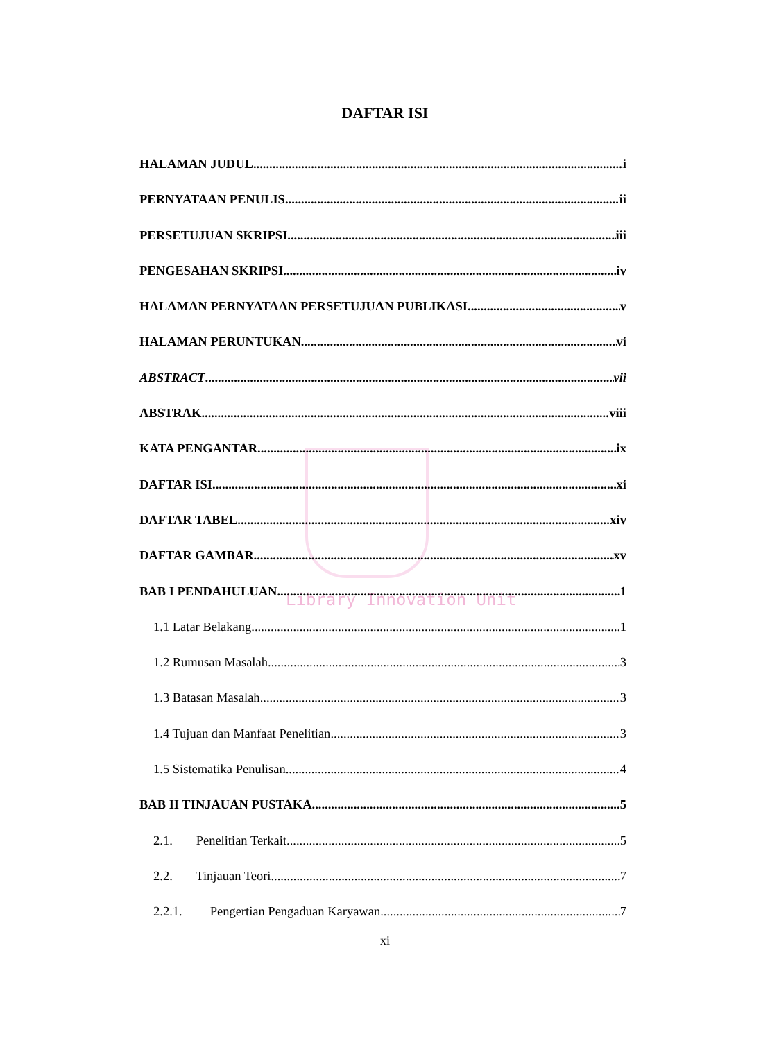Library Innovation Unit
DAFTAR ISI
HALAMAN JUDUL i
PERNYATAAN PENULIS ii
PERSETUJUAN SKRIPSI iii
PENGESAHAN SKRIPSI iv
HALAMAN PERNYATAAN PERSETUJUAN PUBLIKASI v
HALAMAN PERUNTUKAN vi
ABSTRACT vii
ABSTRAK viii
KATA PENGANTAR ix
DAFTAR ISI xi
DAFTAR TABEL xiv
DAFTAR GAMBAR xv
BAB I PENDAHULUAN 1
1.1 Latar Belakang 1
1.2 Rumusan Masalah 3
1.3 Batasan Masalah 3
1.4 Tujuan dan Manfaat Penelitian 3
1.5 Sistematika Penulisan 4
BAB II TINJAUAN PUSTAKA 5
2.1. Penelitian Terkait 5
2.2. Tinjauan Teori 7
2.2.1. Pengertian Pengaduan Karyawan 7
xi